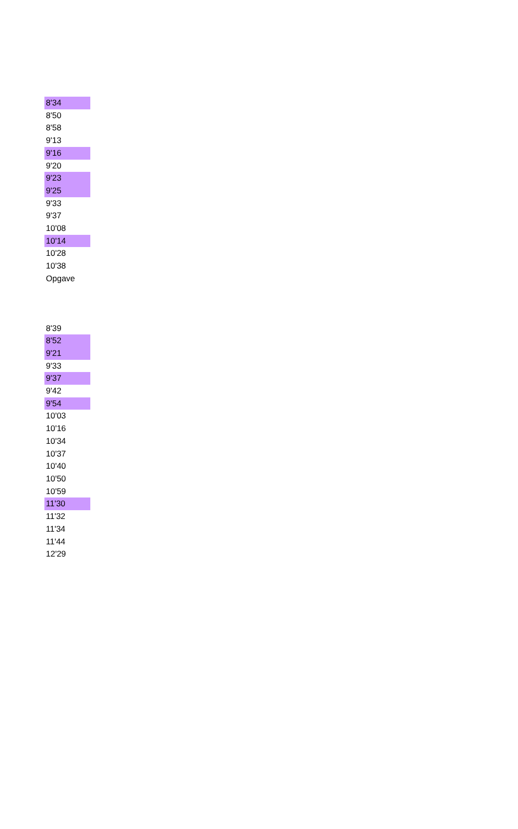| 8'34 |
| 8'50 |
| 8'58 |
| 9'13 |
| 9'16 |
| 9'20 |
| 9'23 |
| 9'25 |
| 9'33 |
| 9'37 |
| 10'08 |
| 10'14 |
| 10'28 |
| 10'38 |
| Opgave |
| 8'39 |
| 8'52 |
| 9'21 |
| 9'33 |
| 9'37 |
| 9'42 |
| 9'54 |
| 10'03 |
| 10'16 |
| 10'34 |
| 10'37 |
| 10'40 |
| 10'50 |
| 10'59 |
| 11'30 |
| 11'32 |
| 11'34 |
| 11'44 |
| 12'29 |